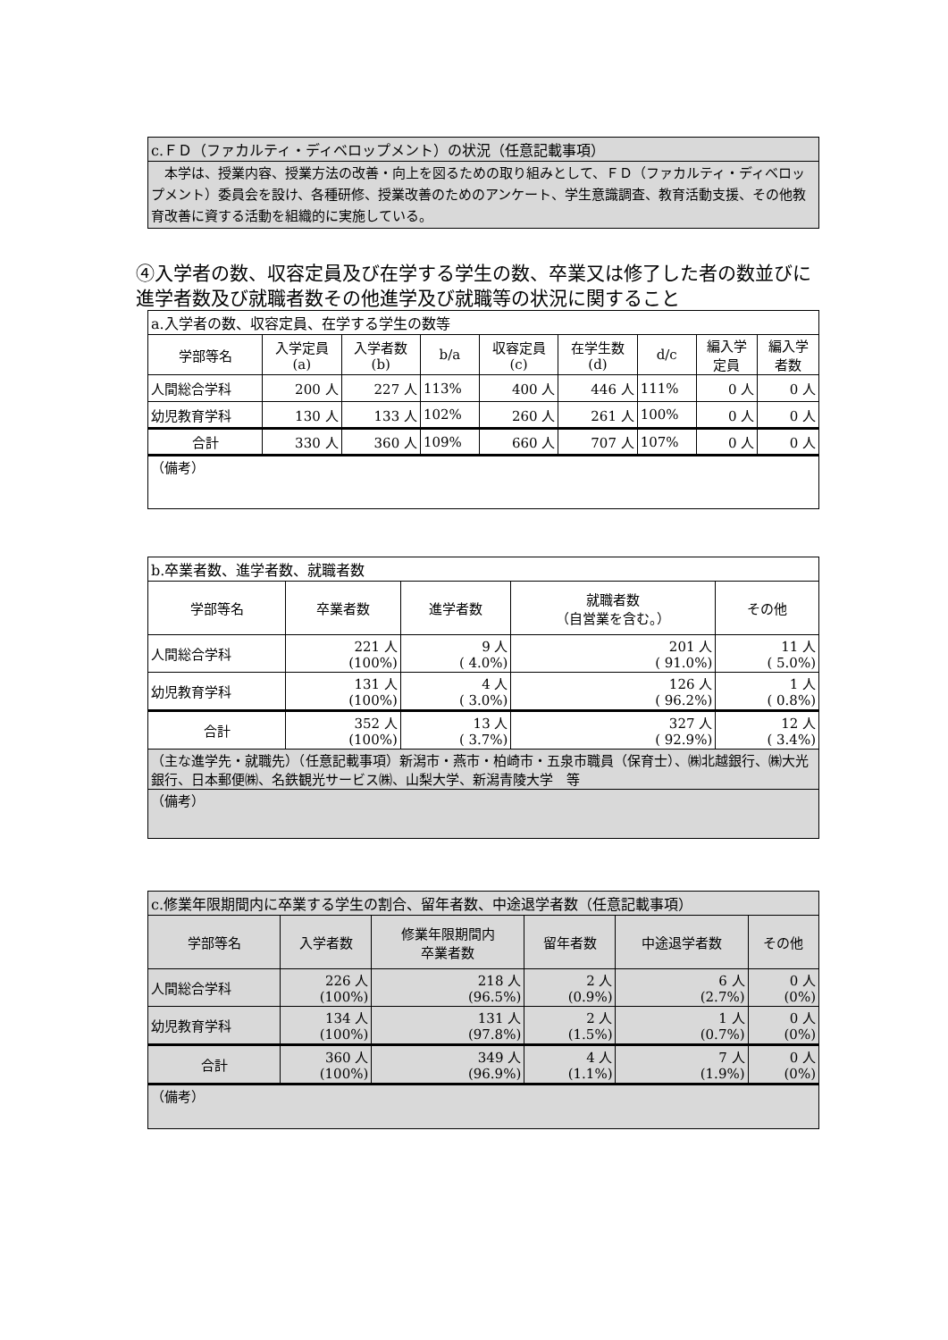| c.ＦＤ（ファカルティ・ディベロップメント）の状況（任意記載事項） |
| 本学は、授業内容、授業方法の改善・向上を図るための取り組みとして、ＦＤ（ファカルティ・ディベロップメント）委員会を設け、各種研修、授業改善のためのアンケート、学生意識調査、教育活動支援、その他教育改善に資する活動を組織的に実施している。 |
④入学者の数、収容定員及び在学する学生の数、卒業又は修了した者の数並びに進学者数及び就職者数その他進学及び就職等の状況に関すること
| a.入学者の数、収容定員、在学する学生の数等 | | | | | | | | |
| 学部等名 | 入学定員 (a) | 入学者数 (b) | b/a | 収容定員 (c) | 在学生数 (d) | d/c | 編入学 定員 | 編入学 者数 |
| 人間総合学科 | 200 人 | 227 人 | 113% | 400 人 | 446 人 | 111% | 0 人 | 0 人 |
| 幼児教育学科 | 130 人 | 133 人 | 102% | 260 人 | 261 人 | 100% | 0 人 | 0 人 |
| 合計 | 330 人 | 360 人 | 109% | 660 人 | 707 人 | 107% | 0 人 | 0 人 |
| （備考） | | | | | | | | |
| b.卒業者数、進学者数、就職者数 | | | | |
| 学部等名 | 卒業者数 | 進学者数 | 就職者数 （自営業を含む。） | その他 |
| 人間総合学科 | 221 人 (100%) | 9 人 ( 4.0%) | 201 人 ( 91.0%) | 11 人 ( 5.0%) |
| 幼児教育学科 | 131 人 (100%) | 4 人 ( 3.0%) | 126 人 ( 96.2%) | 1 人 ( 0.8%) |
| 合計 | 352 人 (100%) | 13 人 ( 3.7%) | 327 人 ( 92.9%) | 12 人 ( 3.4%) |
| （主な進学先・就職先）（任意記載事項）新潟市・燕市・柏崎市・五泉市職員（保育士）、㈱北越銀行、㈱大光銀行、日本郵便㈱、名鉄観光サービス㈱、山梨大学、新潟青陵大学 等 | | | | |
| （備考） | | | | |
| c.修業年限期間内に卒業する学生の割合、留年者数、中途退学者数（任意記載事項） | | | | | |
| 学部等名 | 入学者数 | 修業年限期間内 卒業者数 | 留年者数 | 中途退学者数 | その他 |
| 人間総合学科 | 226 人 (100%) | 218 人 (96.5%) | 2 人 (0.9%) | 6 人 (2.7%) | 0 人 (0%) |
| 幼児教育学科 | 134 人 (100%) | 131 人 (97.8%) | 2 人 (1.5%) | 1 人 (0.7%) | 0 人 (0%) |
| 合計 | 360 人 (100%) | 349 人 (96.9%) | 4 人 (1.1%) | 7 人 (1.9%) | 0 人 (0%) |
| （備考） | | | | | |